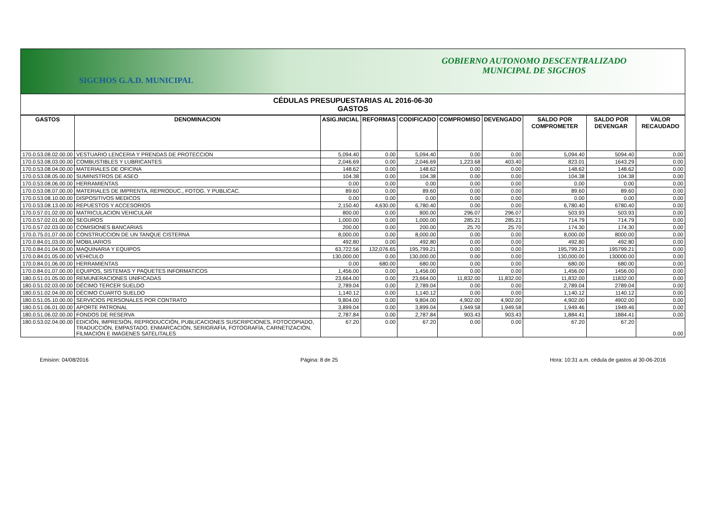GOBIERNO AUTONOMO DESCENTRALIZADO
MUNICIPAL DE SIGCHOS
SIGCHOS G.A.D. MUNICIPAL
CÉDULAS PRESUPUESTARIAS AL 2016-06-30
GASTOS
| GASTOS | DENOMINACION | ASIG.INICIAL | REFORMAS | CODIFICADO | COMPROMISO | DEVENGADO | SALDO POR COMPROMETER | SALDO POR DEVENGAR | VALOR RECAUDADO |
| --- | --- | --- | --- | --- | --- | --- | --- | --- | --- |
| 170.0.53.08.02.00.00 | VESTUARIO LENCERIA Y PRENDAS DE PROTECCION | 5,094.40 | 0.00 | 5,094.40 | 0.00 | 0.00 | 5,094.40 | 5094.40 | 0.00 |
| 170.0.53.08.03.00.00 | COMBUSTIBLES Y LUBRICANTES | 2,046.69 | 0.00 | 2,046.69 | 1,223.68 | 403.40 | 823.01 | 1643.29 | 0.00 |
| 170.0.53.08.04.00.00 | MATERIALES DE OFICINA | 148.62 | 0.00 | 148.62 | 0.00 | 0.00 | 148.62 | 148.62 | 0.00 |
| 170.0.53.08.05.00.00 | SUMINISTROS DE ASEO | 104.38 | 0.00 | 104.38 | 0.00 | 0.00 | 104.38 | 104.38 | 0.00 |
| 170.0.53.08.06.00.00 | HERRAMIENTAS | 0.00 | 0.00 | 0.00 | 0.00 | 0.00 | 0.00 | 0.00 | 0.00 |
| 170.0.53.08.07.00.00 | MATERIALES DE IMPRENTA, REPRODUC., FOTOG. Y PUBLICAC. | 89.60 | 0.00 | 89.60 | 0.00 | 0.00 | 89.60 | 89.60 | 0.00 |
| 170.0.53.08.10.00.00 | DISPOSITIVOS MEDICOS | 0.00 | 0.00 | 0.00 | 0.00 | 0.00 | 0.00 | 0.00 | 0.00 |
| 170.0.53.08.13.00.00 | REPUESTOS Y ACCESORIOS | 2,150.40 | 4,630.00 | 6,780.40 | 0.00 | 0.00 | 6,780.40 | 6780.40 | 0.00 |
| 170.0.57.01.02.00.00 | MATRICULACION VEHICULAR | 800.00 | 0.00 | 800.00 | 296.07 | 296.07 | 503.93 | 503.93 | 0.00 |
| 170.0.57.02.01.00.00 | SEGUROS | 1,000.00 | 0.00 | 1,000.00 | 285.21 | 285.21 | 714.79 | 714.79 | 0.00 |
| 170.0.57.02.03.00.00 | COMISIONES BANCARIAS | 200.00 | 0.00 | 200.00 | 25.70 | 25.70 | 174.30 | 174.30 | 0.00 |
| 170.0.75.01.07.00.00 | CONSTRUCCION DE UN TANQUE CISTERNA | 8,000.00 | 0.00 | 8,000.00 | 0.00 | 0.00 | 8,000.00 | 8000.00 | 0.00 |
| 170.0.84.01.03.00.00 | MOBILIARIOS | 492.80 | 0.00 | 492.80 | 0.00 | 0.00 | 492.80 | 492.80 | 0.00 |
| 170.0.84.01.04.00.00 | MAQUINARIA Y EQUIPOS | 63,722.56 | 132,076.65 | 195,799.21 | 0.00 | 0.00 | 195,799.21 | 195799.21 | 0.00 |
| 170.0.84.01.05.00.00 | VEHICULO | 130,000.00 | 0.00 | 130,000.00 | 0.00 | 0.00 | 130,000.00 | 130000.00 | 0.00 |
| 170.0.84.01.06.00.00 | HERRAMIENTAS | 0.00 | 680.00 | 680.00 | 0.00 | 0.00 | 680.00 | 680.00 | 0.00 |
| 170.0.84.01.07.00.00 | EQUIPOS, SISTEMAS Y PAQUETES INFORMATICOS | 1,456.00 | 0.00 | 1,456.00 | 0.00 | 0.00 | 1,456.00 | 1456.00 | 0.00 |
| 180.0.51.01.05.00.00 | REMUNERACIONES UNIFICADAS | 23,664.00 | 0.00 | 23,664.00 | 11,832.00 | 11,832.00 | 11,832.00 | 11832.00 | 0.00 |
| 180.0.51.02.03.00.00 | DÉCIMO TERCER SUELDO | 2,789.04 | 0.00 | 2,789.04 | 0.00 | 0.00 | 2,789.04 | 2789.04 | 0.00 |
| 180.0.51.02.04.00.00 | DÉCIMO CUARTO SUELDO | 1,140.12 | 0.00 | 1,140.12 | 0.00 | 0.00 | 1,140.12 | 1140.12 | 0.00 |
| 180.0.51.05.10.00.00 | SERVICIOS PERSONALES POR CONTRATO | 9,804.00 | 0.00 | 9,804.00 | 4,902.00 | 4,902.00 | 4,902.00 | 4902.00 | 0.00 |
| 180.0.51.06.01.00.00 | APORTE PATRONAL | 3,899.04 | 0.00 | 3,899.04 | 1,949.58 | 1,949.58 | 1,949.46 | 1949.46 | 0.00 |
| 180.0.51.06.02.00.00 | FONDOS DE RESERVA | 2,787.84 | 0.00 | 2,787.84 | 903.43 | 903.43 | 1,884.41 | 1884.41 | 0.00 |
| 180.0.53.02.04.00.00 | EDICIÓN, IMPRESIÓN, REPRODUCCIÓN, PUBLICACIONES SUSCRIPCIONES, FOTOCOPIADO, TRADUCCIÓN, EMPASTADO, ENMARCACIÓN, SERIGRAFÍA, FOTOGRAFÍA, CARNETIZACIÓN, FILMACIÓN E IMÁGENES SATELITALES | 67.20 | 0.00 | 67.20 | 0.00 | 0.00 | 67.20 | 67.20 | 0.00 |
Emision: 04/08/2016 Página: 8 de 25 Hora: 10:31 a.m. cédula de gastos al 30-06-2016